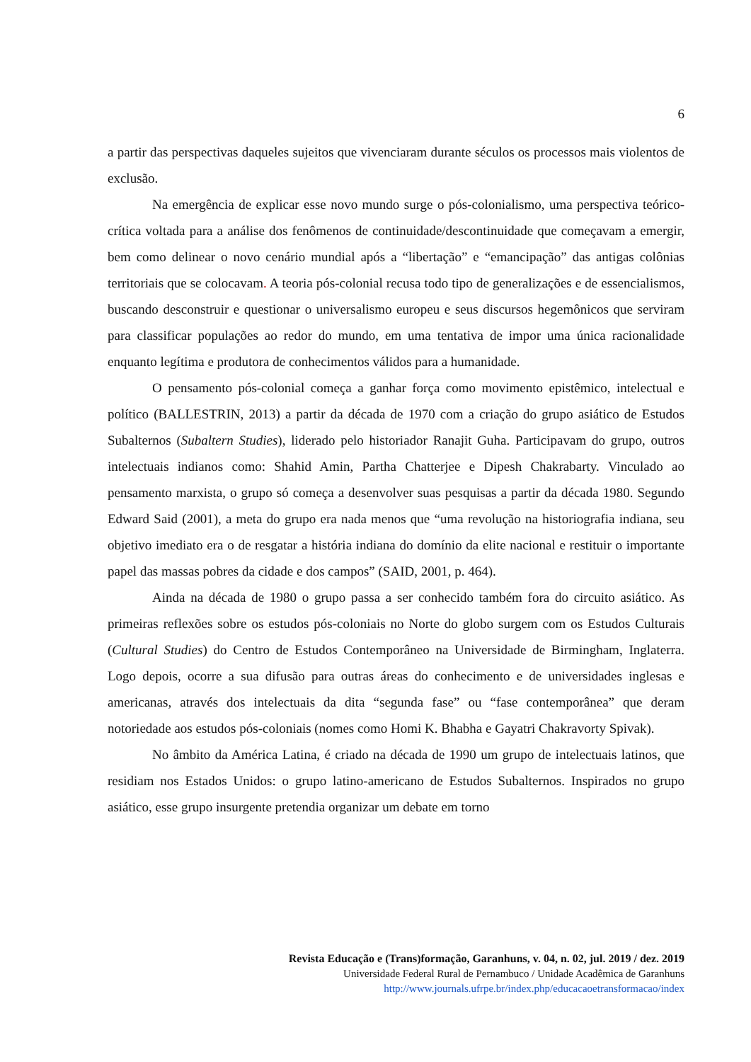6
a partir das perspectivas daqueles sujeitos que vivenciaram durante séculos os processos mais violentos de exclusão.
Na emergência de explicar esse novo mundo surge o pós-colonialismo, uma perspectiva teórico-crítica voltada para a análise dos fenômenos de continuidade/descontinuidade que começavam a emergir, bem como delinear o novo cenário mundial após a “libertação” e “emancipação” das antigas colônias territoriais que se colocavam. A teoria pós-colonial recusa todo tipo de generalizações e de essencialismos, buscando desconstruir e questionar o universalismo europeu e seus discursos hegemônicos que serviram para classificar populações ao redor do mundo, em uma tentativa de impor uma única racionalidade enquanto legítima e produtora de conhecimentos válidos para a humanidade.
O pensamento pós-colonial começa a ganhar força como movimento epistêmico, intelectual e político (BALLESTRIN, 2013) a partir da década de 1970 com a criação do grupo asiático de Estudos Subalternos (Subaltern Studies), liderado pelo historiador Ranajit Guha. Participavam do grupo, outros intelectuais indianos como: Shahid Amin, Partha Chatterjee e Dipesh Chakrabarty. Vinculado ao pensamento marxista, o grupo só começa a desenvolver suas pesquisas a partir da década 1980. Segundo Edward Said (2001), a meta do grupo era nada menos que “uma revolução na historiografia indiana, seu objetivo imediato era o de resgatar a história indiana do domínio da elite nacional e restituir o importante papel das massas pobres da cidade e dos campos” (SAID, 2001, p. 464).
Ainda na década de 1980 o grupo passa a ser conhecido também fora do circuito asiático. As primeiras reflexões sobre os estudos pós-coloniais no Norte do globo surgem com os Estudos Culturais (Cultural Studies) do Centro de Estudos Contemporâneo na Universidade de Birmingham, Inglaterra. Logo depois, ocorre a sua difusão para outras áreas do conhecimento e de universidades inglesas e americanas, através dos intelectuais da dita “segunda fase” ou “fase contemporânea” que deram notoriedade aos estudos pós-coloniais (nomes como Homi K. Bhabha e Gayatri Chakravorty Spivak).
No âmbito da América Latina, é criado na década de 1990 um grupo de intelectuais latinos, que residiam nos Estados Unidos: o grupo latino-americano de Estudos Subalternos. Inspirados no grupo asiático, esse grupo insurgente pretendia organizar um debate em torno
Revista Educação e (Trans)formação, Garanhuns, v. 04, n. 02, jul. 2019 / dez. 2019
Universidade Federal Rural de Pernambuco / Unidade Acadêmica de Garanhuns
http://www.journals.ufrpe.br/index.php/educacaoetransformacao/index